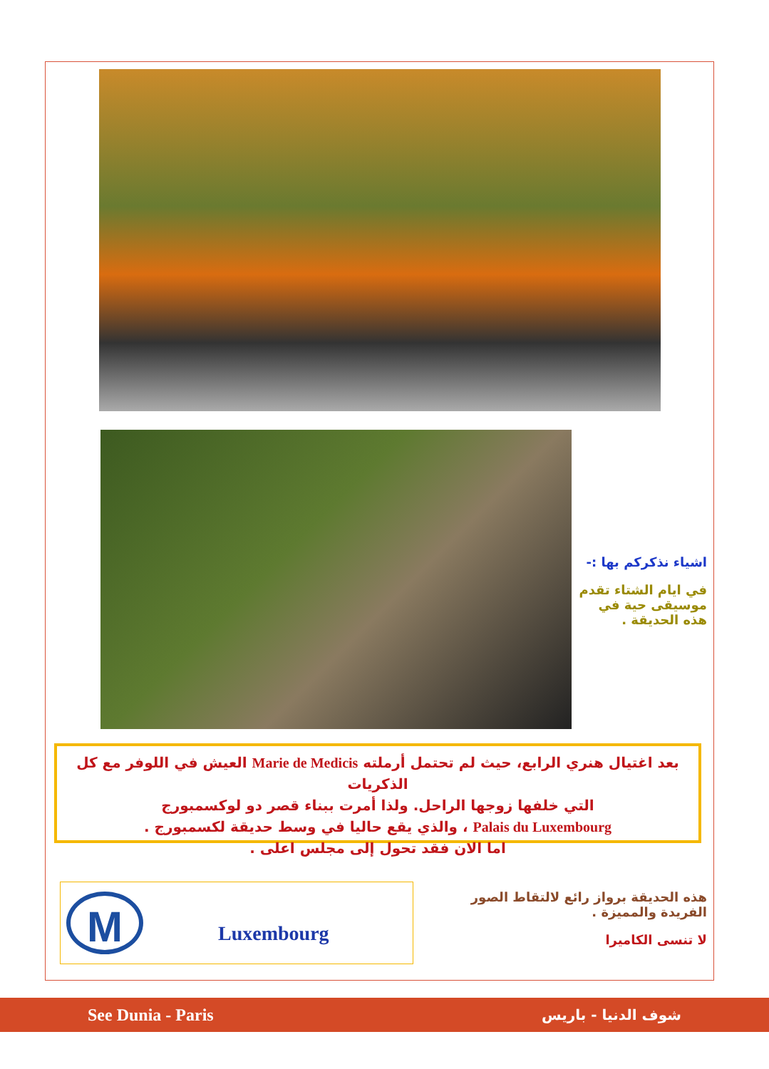اشياء نذكركم بها :-
في ايام الشتاء تقدم موسيقى حية في هذه الحديقة .
بعد اغتيال هنري الرابع، حيث لم تحتمل أرملته Marie de Medicis العيش في اللوفر مع كل الذكريات
التي خلفها زوجها الراحل. ولذا أمرت ببناء قصر دو لوكسمبورج
Palais du Luxembourg ، والذي يقع حاليا في وسط حديقة لكسمبورج .
اما الان فقد تحول إلى مجلس اعلى .
M
Luxembourg
هذه الحديقة برواز رائع لالتقاط الصور الفريدة والمميزة .
لا تنسى الكاميرا
See Dunia - Paris شوف الدنيا - باريس